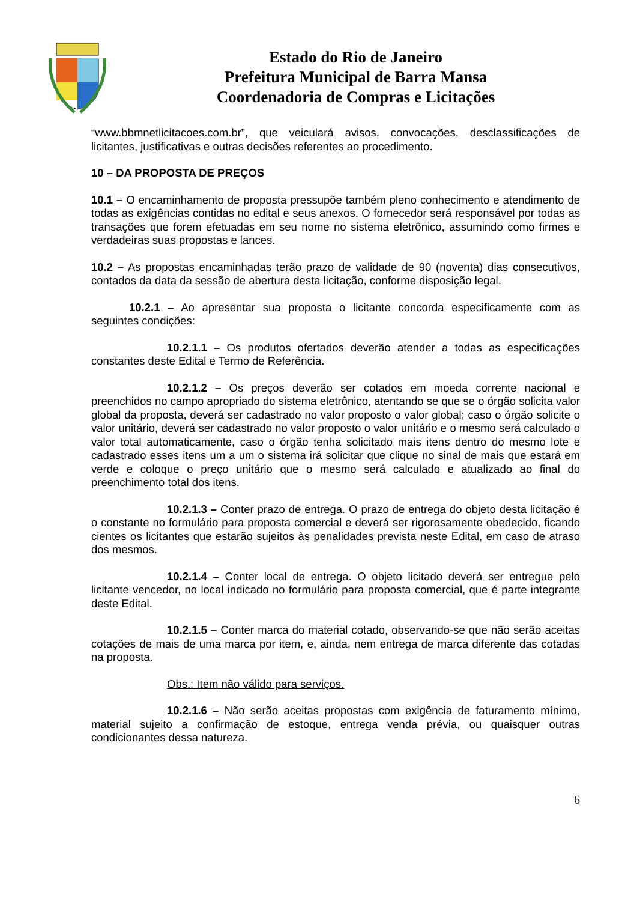Estado do Rio de Janeiro
Prefeitura Municipal de Barra Mansa
Coordenadoria de Compras e Licitações
“www.bbmnetlicitacoes.com.br”, que veiculará avisos, convocações, desclassificações de licitantes, justificativas e outras decisões referentes ao procedimento.
10 – DA PROPOSTA DE PREÇOS
10.1 – O encaminhamento de proposta pressupõe também pleno conhecimento e atendimento de todas as exigências contidas no edital e seus anexos. O fornecedor será responsável por todas as transações que forem efetuadas em seu nome no sistema eletrônico, assumindo como firmes e verdadeiras suas propostas e lances.
10.2 – As propostas encaminhadas terão prazo de validade de 90 (noventa) dias consecutivos, contados da data da sessão de abertura desta licitação, conforme disposição legal.
10.2.1 – Ao apresentar sua proposta o licitante concorda especificamente com as seguintes condições:
10.2.1.1 – Os produtos ofertados deverão atender a todas as especificações constantes deste Edital e Termo de Referência.
10.2.1.2 – Os preços deverão ser cotados em moeda corrente nacional e preenchidos no campo apropriado do sistema eletrônico, atentando se que se o órgão solicita valor global da proposta, deverá ser cadastrado no valor proposto o valor global; caso o órgão solicite o valor unitário, deverá ser cadastrado no valor proposto o valor unitário e o mesmo será calculado o valor total automaticamente, caso o órgão tenha solicitado mais itens dentro do mesmo lote e cadastrado esses itens um a um o sistema irá solicitar que clique no sinal de mais que estará em verde e coloque o preço unitário que o mesmo será calculado e atualizado ao final do preenchimento total dos itens.
10.2.1.3 – Conter prazo de entrega. O prazo de entrega do objeto desta licitação é o constante no formulário para proposta comercial e deverá ser rigorosamente obedecido, ficando cientes os licitantes que estarão sujeitos às penalidades prevista neste Edital, em caso de atraso dos mesmos.
10.2.1.4 – Conter local de entrega. O objeto licitado deverá ser entregue pelo licitante vencedor, no local indicado no formulário para proposta comercial, que é parte integrante deste Edital.
10.2.1.5 – Conter marca do material cotado, observando-se que não serão aceitas cotações de mais de uma marca por item, e, ainda, nem entrega de marca diferente das cotadas na proposta.
Obs.: Item não válido para serviços.
10.2.1.6 – Não serão aceitas propostas com exigência de faturamento mínimo, material sujeito a confirmação de estoque, entrega venda prévia, ou quaisquer outras condicionantes dessa natureza.
6